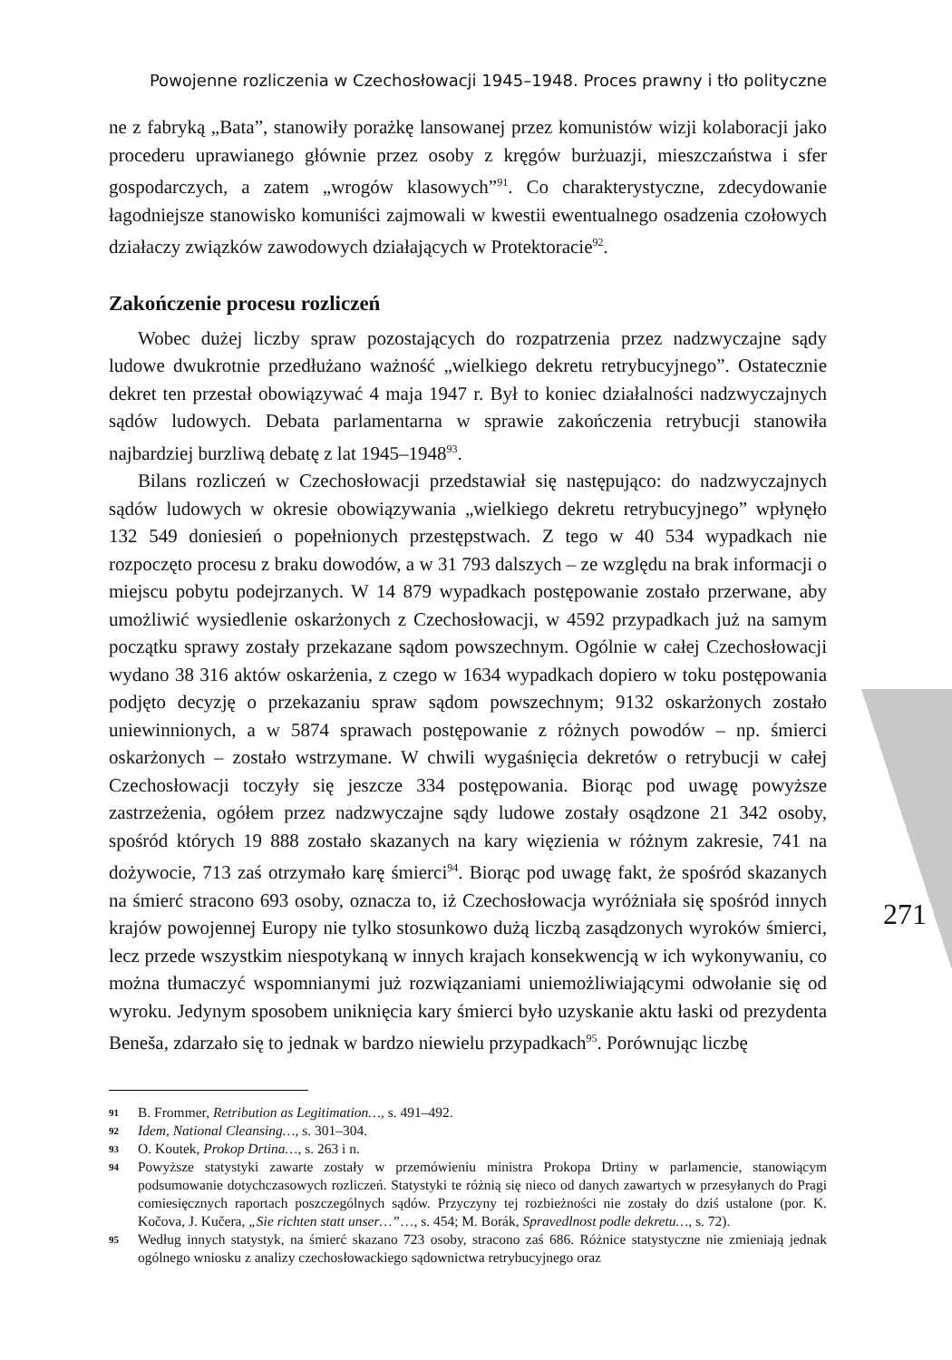Powojenne rozliczenia w Czechosłowacji 1945–1948. Proces prawny i tło polityczne
ne z fabryką „Bata”, stanowiły porażkę lansowanej przez komunistów wizji kolaboracji jako procederu uprawianego głównie przez osoby z kręgów burżuazji, mieszczaństwa i sfer gospodarczych, a zatem „wrogów klasowych”<sup>91</sup>. Co charakterystyczne, zdecydowanie łagodniejsze stanowisko komuniści zajmowali w kwestii ewentualnego osadzenia czołowych działaczy związków zawodowych działających w Protektoracie<sup>92</sup>.
Zakończenie procesu rozliczeń
Wobec dużej liczby spraw pozostających do rozpatrzenia przez nadzwyczajne sądy ludowe dwukrotnie przedłużano ważność „wielkiego dekretu retrybucyjnego”. Ostatecznie dekret ten przestał obowiązywać 4 maja 1947 r. Był to koniec działalności nadzwyczajnych sądów ludowych. Debata parlamentarna w sprawie zakończenia retrybucji stanowiła najbardziej burzliwą debatę z lat 1945–1948<sup>93</sup>.
Bilans rozliczeń w Czechosłowacji przedstawiał się następująco: do nadzwyczajnych sądów ludowych w okresie obowiązywania „wielkiego dekretu retrybucyjnego” wpłynęło 132 549 doniesień o popełnionych przestępstwach. Z tego w 40 534 wypadkach nie rozpoczęto procesu z braku dowodów, a w 31 793 dalszych – ze względu na brak informacji o miejscu pobytu podejrzanych. W 14 879 wypadkach postępowanie zostało przerwane, aby umożliwić wysiedlenie oskarżonych z Czechosłowacji, w 4592 przypadkach już na samym początku sprawy zostały przekazane sądom powszechnym. Ogólnie w całej Czechosłowacji wydano 38 316 aktów oskarżenia, z czego w 1634 wypadkach dopiero w toku postępowania podjęto decyzję o przekazaniu spraw sądom powszechnym; 9132 oskarżonych zostało uniewinnionych, a w 5874 sprawach postępowanie z różnych powodów – np. śmierci oskarżonych – zostało wstrzymane. W chwili wygaśnięcia dekretów o retrybucji w całej Czechosłowacji toczyły się jeszcze 334 postępowania. Biorąc pod uwagę powyższe zastrzeżenia, ogółem przez nadzwyczajne sądy ludowe zostały osądzone 21 342 osoby, spośród których 19 888 zostało skazanych na kary więzienia w różnym zakresie, 741 na dożywocie, 713 zaś otrzymało karę śmierci<sup>94</sup>. Biorąc pod uwagę fakt, że spośród skazanych na śmierć stracono 693 osoby, oznacza to, iż Czechosłowacja wyróżniała się spośród innych krajów powojennej Europy nie tylko stosunkowo dużą liczbą zasądzonych wyroków śmierci, lecz przede wszystkim niespotykaną w innych krajach konsekwencją w ich wykonywaniu, co można tłumaczyć wspomnianymi już rozwiązaniami uniemożliwiającymi odwołanie się od wyroku. Jedynym sposobem uniknięcia kary śmierci było uzyskanie aktu łaski od prezydenta Beneša, zdarzało się to jednak w bardzo niewielu przypadkach<sup>95</sup>. Porównując liczbę
91 B. Frommer, Retribution as Legitimation…, s. 491–492.
92 Idem, National Cleansing…, s. 301–304.
93 O. Koutek, Prokop Drtina…, s. 263 i n.
94 Powyższe statystyki zawarte zostały w przemówieniu ministra Prokopa Drtiny w parlamencie, stanowiącym podsumowanie dotychczasowych rozliczeń. Statystyki te różnią się nieco od danych zawartych w przesyłanych do Pragi comiesięcznych raportach poszczególnych sądów. Przyczyny tej rozbieżności nie zostały do dziś ustalone (por. K. Kočova, J. Kučera, „Sie richten statt unser…”…, s. 454; M. Borák, Spravedlnost podle dekretu…, s. 72).
95 Według innych statystyk, na śmierć skazano 723 osoby, stracono zaś 686. Różnice statystyczne nie zmieniają jednak ogólnego wniosku z analizy czechosłowackiego sądownictwa retrybucyjnego oraz
271